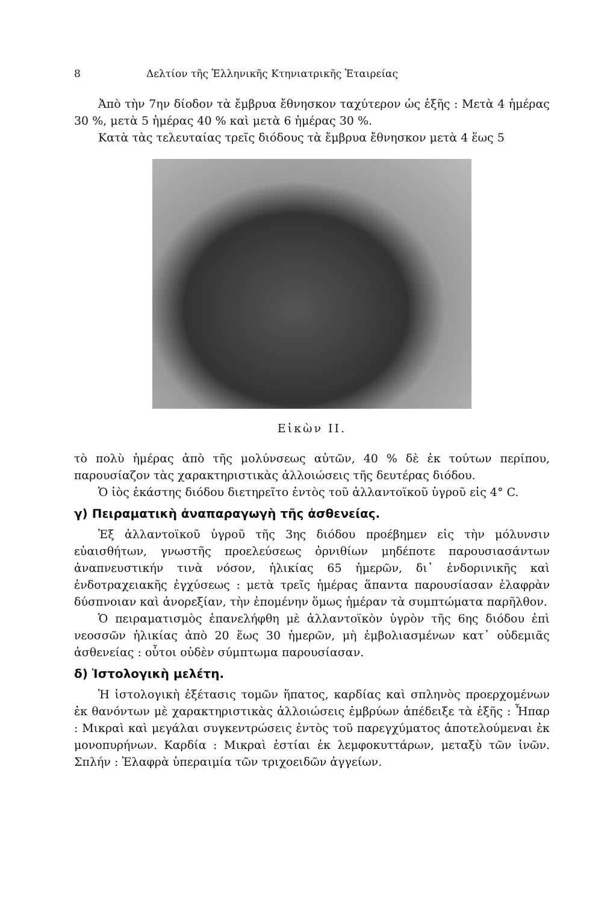8 Δελτίον τῆς Ἑλληνικῆς Κτηνιατρικῆς Ἑταιρείας
Ἀπὸ τὴν 7ην δίοδον τὰ ἔμβρυα ἔθνησκον ταχύτερον ὡς ἑξῆς : Μετὰ 4 ἡμέρας 30 %, μετὰ 5 ἡμέρας 40 % καὶ μετὰ 6 ἡμέρας 30 %.
Κατὰ τὰς τελευταίας τρεῖς διόδους τὰ ἔμβρυα ἔθνησκον μετὰ 4 ἕως 5
Εἰκὼν ΙΙ.
τὸ πολὺ ἡμέρας ἀπὸ τῆς μολύνσεως αὐτῶν, 40 % δὲ ἐκ τούτων περίπου, παρουσίαζον τὰς χαρακτηριστικὰς ἀλλοιώσεις τῆς δευτέρας διόδου.
Ὁ ἰὸς ἑκάστης διόδου διετηρεῖτο ἐντὸς τοῦ ἀλλαντοϊκοῦ ὑγροῦ εἰς 4° C.
γ) Πειραματικὴ ἀναπαραγωγὴ τῆς ἀσθενείας.
Ἐξ ἀλλαντοϊκοῦ ὑγροῦ τῆς 3ης διόδου προέβημεν εἰς τὴν μόλυνσιν εὐαισθήτων, γνωστῆς προελεύσεως ὀρνιθίων μηδέποτε παρουσιασάντων ἀναπνευστικήν τινὰ νόσον, ἡλικίας 65 ἡμερῶν, δι᾽ ἐνδορινικῆς καὶ ἐνδοτραχειακῆς ἐγχύσεως : μετὰ τρεῖς ἡμέρας ἅπαντα παρουσίασαν ἐλαφρὰν δύσπνοιαν καὶ ἀνορεξίαν, τὴν ἑπομένην ὅμως ἡμέραν τὰ συμπτώματα παρῆλθον.
Ὁ πειραματισμὸς ἐπανελήφθη μὲ ἀλλαντοϊκὸν ὑγρὸν τῆς 6ης διόδου ἐπὶ νεοσσῶν ἡλικίας ἀπὸ 20 ἕως 30 ἡμερῶν, μὴ ἐμβολιασμένων κατ᾽ οὐδεμιᾶς ἀσθενείας : οὗτοι οὐδὲν σύμπτωμα παρουσίασαν.
δ) Ἱστολογικὴ μελέτη.
Ἡ ἱστολογικὴ ἐξέτασις τομῶν ἥπατος, καρδίας καὶ σπληνὸς προερχομένων ἐκ θανόντων μὲ χαρακτηριστικὰς ἀλλοιώσεις ἐμβρύων ἀπέδειξε τὰ ἑξῆς : Ἧπαρ : Μικραὶ καὶ μεγάλαι συγκεντρώσεις ἐντὸς τοῦ παρεγχύματος ἀποτελούμεναι ἐκ μονοπυρήνων. Καρδία : Μικραὶ ἑστίαι ἐκ λεμφοκυττάρων, μεταξὺ τῶν ἰνῶν. Σπλήν : Ἐλαφρὰ ὑπεραιμία τῶν τριχοειδῶν ἀγγείων.